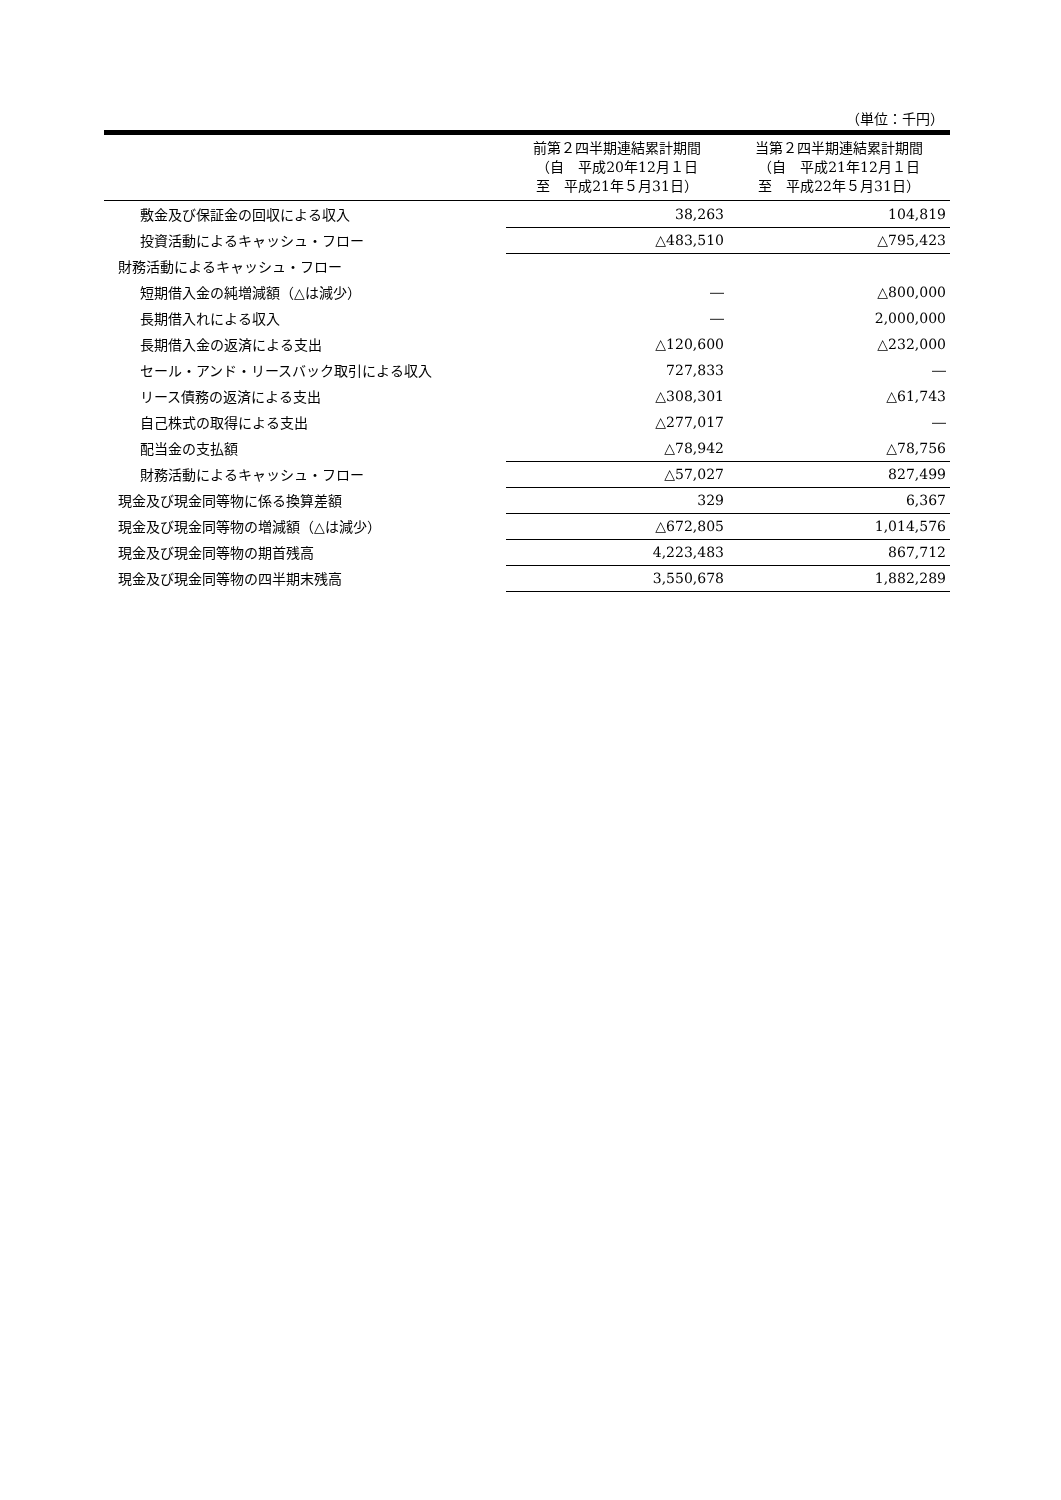（単位：千円）
| | 前第２四半期連結累計期間 （自 平成20年12月１日 至 平成21年５月31日） | 当第２四半期連結累計期間 （自 平成21年12月１日 至 平成22年５月31日） |
| --- | --- | --- |
| 敷金及び保証金の回収による収入 | 38,263 | 104,819 |
| 投資活動によるキャッシュ・フロー | △483,510 | △795,423 |
| 財務活動によるキャッシュ・フロー | | |
| 短期借入金の純増減額（△は減少） | ― | △800,000 |
| 長期借入れによる収入 | ― | 2,000,000 |
| 長期借入金の返済による支出 | △120,600 | △232,000 |
| セール・アンド・リースバック取引による収入 | 727,833 | ― |
| リース債務の返済による支出 | △308,301 | △61,743 |
| 自己株式の取得による支出 | △277,017 | ― |
| 配当金の支払額 | △78,942 | △78,756 |
| 財務活動によるキャッシュ・フロー | △57,027 | 827,499 |
| 現金及び現金同等物に係る換算差額 | 329 | 6,367 |
| 現金及び現金同等物の増減額（△は減少） | △672,805 | 1,014,576 |
| 現金及び現金同等物の期首残高 | 4,223,483 | 867,712 |
| 現金及び現金同等物の四半期末残高 | 3,550,678 | 1,882,289 |